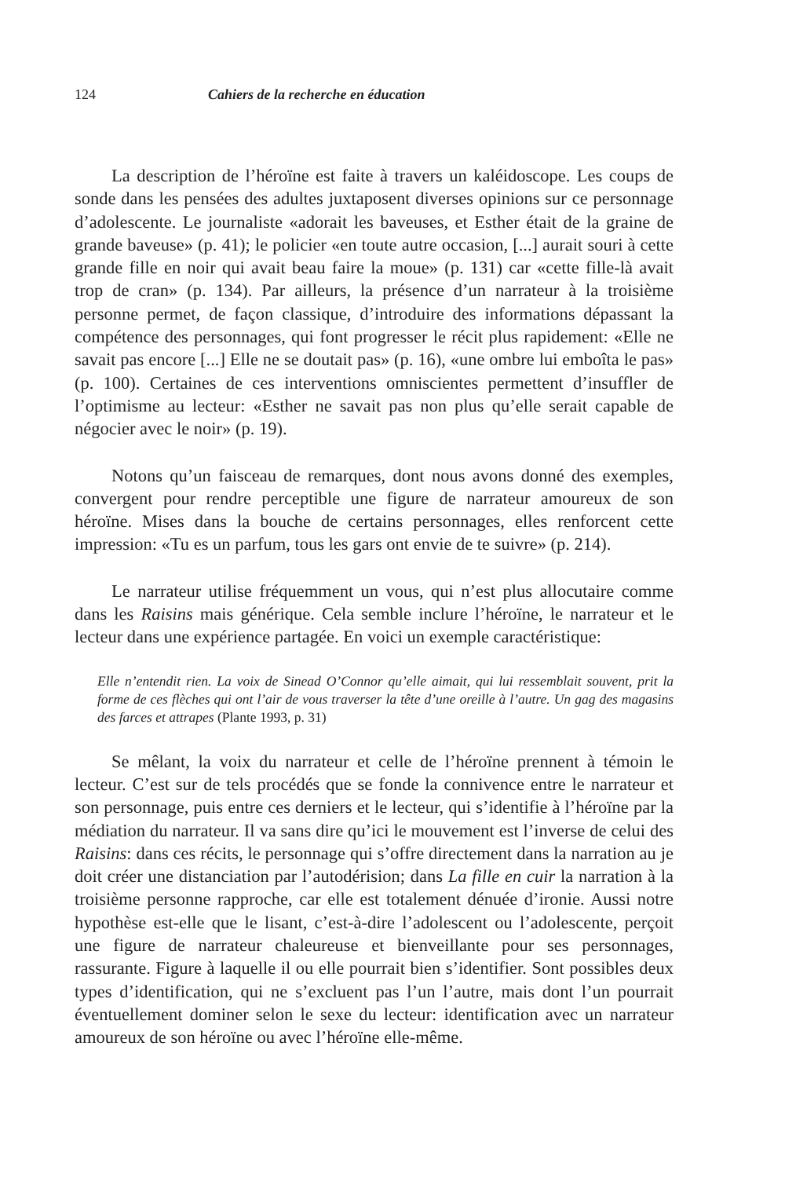124 Cahiers de la recherche en éducation
La description de l’héroïne est faite à travers un kaléidoscope. Les coups de sonde dans les pensées des adultes juxtaposent diverses opinions sur ce personnage d’adolescente. Le journaliste «adorait les baveuses, et Esther était de la graine de grande baveuse» (p. 41); le policier «en toute autre occasion, [...] aurait souri à cette grande fille en noir qui avait beau faire la moue» (p. 131) car «cette fille-là avait trop de cran» (p. 134). Par ailleurs, la présence d’un narrateur à la troisième personne permet, de façon classique, d’introduire des informations dépassant la compétence des personnages, qui font progresser le récit plus rapidement: «Elle ne savait pas encore [...] Elle ne se doutait pas» (p. 16), «une ombre lui emboîta le pas» (p. 100). Certaines de ces interventions omniscientes permettent d’insuffler de l’optimisme au lecteur: «Esther ne savait pas non plus qu’elle serait capable de négocier avec le noir» (p. 19).
Notons qu’un faisceau de remarques, dont nous avons donné des exemples, convergent pour rendre perceptible une figure de narrateur amoureux de son héroïne. Mises dans la bouche de certains personnages, elles renforcent cette impression: «Tu es un parfum, tous les gars ont envie de te suivre» (p. 214).
Le narrateur utilise fréquemment un vous, qui n’est plus allocutaire comme dans les Raisins mais générique. Cela semble inclure l’héroïne, le narrateur et le lecteur dans une expérience partagée. En voici un exemple caractéristique:
Elle n’entendit rien. La voix de Sinead O’Connor qu’elle aimait, qui lui ressemblait souvent, prit la forme de ces flèches qui ont l’air de vous traverser la tête d’une oreille à l’autre. Un gag des magasins des farces et attrapes (Plante 1993, p. 31)
Se mêlant, la voix du narrateur et celle de l’héroïne prennent à témoin le lecteur. C’est sur de tels procédés que se fonde la connivence entre le narrateur et son personnage, puis entre ces derniers et le lecteur, qui s’identifie à l’héroïne par la médiation du narrateur. Il va sans dire qu’ici le mouvement est l’inverse de celui des Raisins: dans ces récits, le personnage qui s’offre directement dans la narration au je doit créer une distanciation par l’autodérision; dans La fille en cuir la narration à la troisième personne rapproche, car elle est totalement dénuée d’ironie. Aussi notre hypothèse est-elle que le lisant, c’est-à-dire l’adolescent ou l’adolescente, perçoit une figure de narrateur chaleureuse et bienveillante pour ses personnages, rassurante. Figure à laquelle il ou elle pourrait bien s’identifier. Sont possibles deux types d’identification, qui ne s’excluent pas l’un l’autre, mais dont l’un pourrait éventuellement dominer selon le sexe du lecteur: identification avec un narrateur amoureux de son héroïne ou avec l’héroïne elle-même.